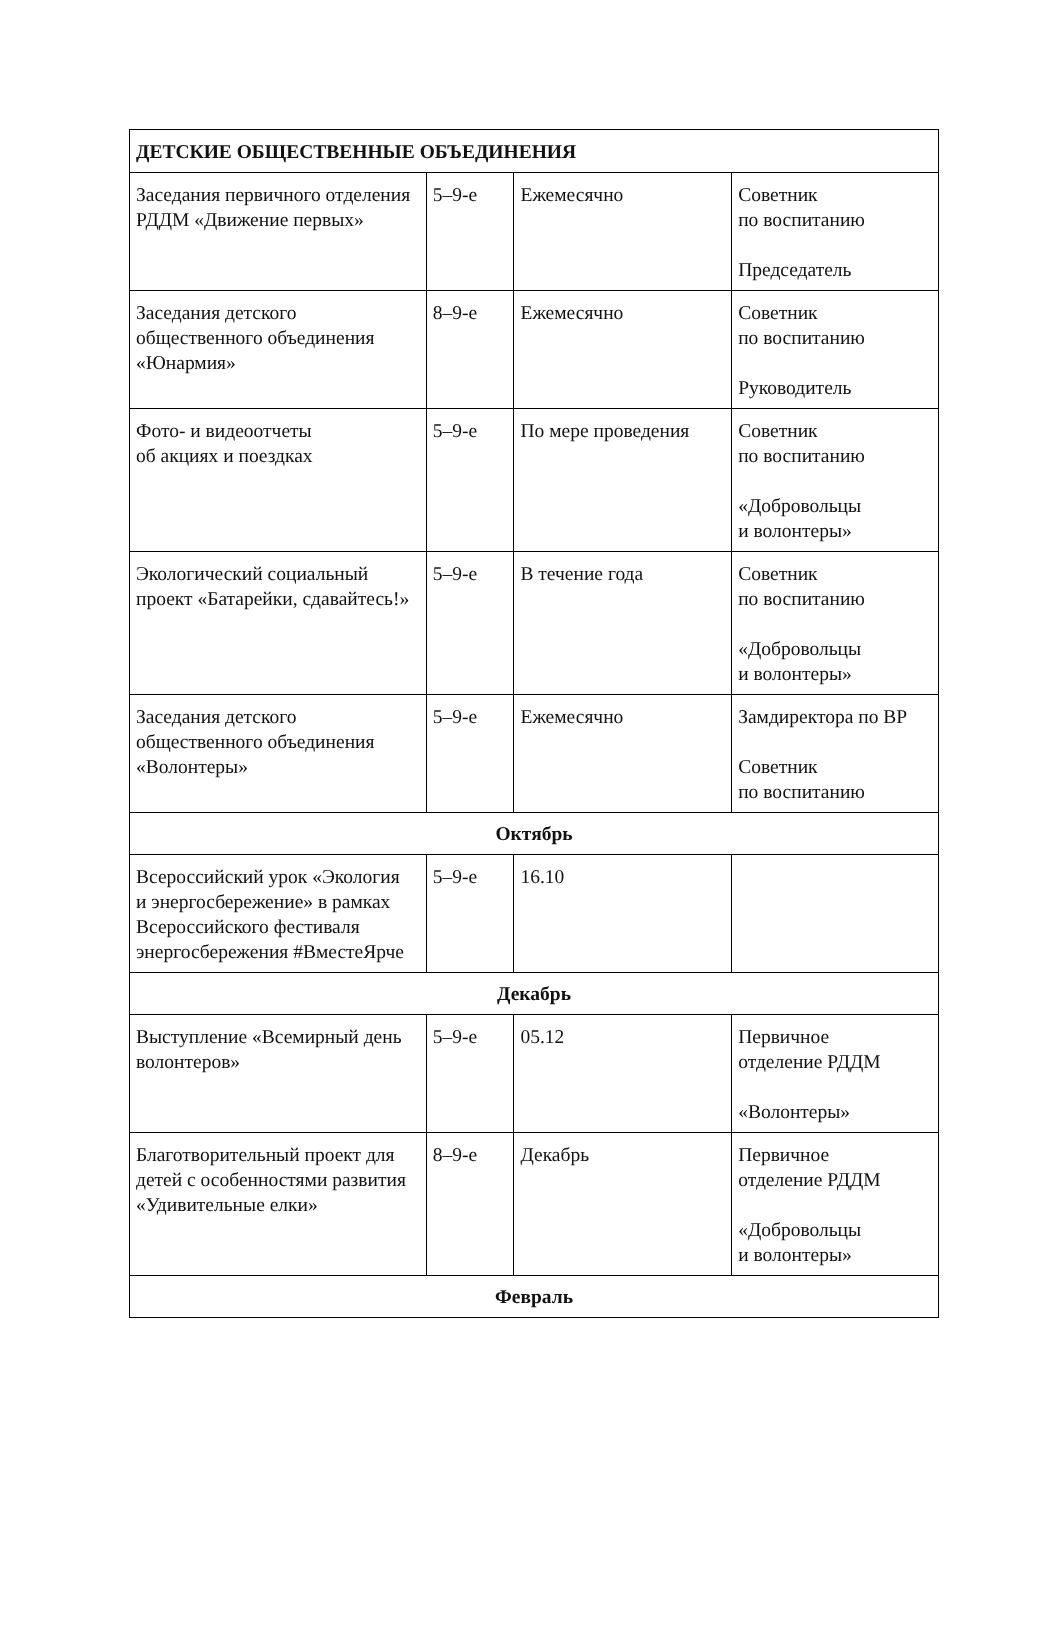| ДЕТСКИЕ ОБЩЕСТВЕННЫЕ ОБЪЕДИНЕНИЯ | | | |
| Заседания первичного отделения РДДМ «Движение первых» | 5–9-е | Ежемесячно | Советник по воспитанию Председатель |
| Заседания детского общественного объединения «Юнармия» | 8–9-е | Ежемесячно | Советник по воспитанию Руководитель |
| Фото- и видеоотчеты об акциях и поездках | 5–9-е | По мере проведения | Советник по воспитанию «Добровольцы и волонтеры» |
| Экологический социальный проект «Батарейки, сдавайтесь!» | 5–9-е | В течение года | Советник по воспитанию «Добровольцы и волонтеры» |
| Заседания детского общественного объединения «Волонтеры» | 5–9-е | Ежемесячно | Замдиректора по ВР Советник по воспитанию |
| Октябрь | | | |
| Всероссийский урок «Экология и энергосбережение» в рамках Всероссийского фестиваля энергосбережения #ВместеЯрче | 5–9-е | 16.10 | |
| Декабрь | | | |
| Выступление «Всемирный день волонтеров» | 5–9-е | 05.12 | Первичное отделение РДДМ «Волонтеры» |
| Благотворительный проект для детей с особенностями развития «Удивительные елки» | 8–9-е | Декабрь | Первичное отделение РДДМ «Добровольцы и волонтеры» |
| Февраль | | | |